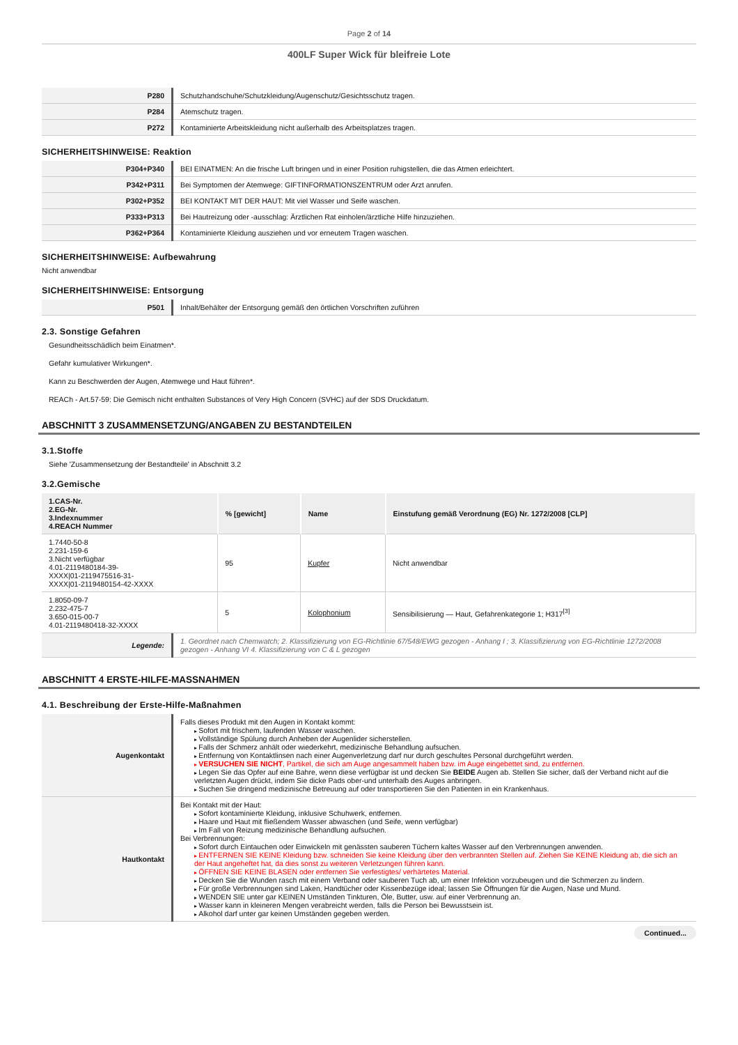Page 2 of 14
400LF Super Wick für bleifreie Lote
| P280 | Schutzhandschuhe/Schutzkleidung/Augenschutz/Gesichtsschutz tragen. |
| P284 | Atemschutz tragen. |
| P272 | Kontaminierte Arbeitskleidung nicht außerhalb des Arbeitsplatzes tragen. |
SICHERHEITSHINWEISE: Reaktion
| P304+P340 | BEI EINATMEN: An die frische Luft bringen und in einer Position ruhigstellen, die das Atmen erleichtert. |
| P342+P311 | Bei Symptomen der Atemwege: GIFTINFORMATIONSZENTRUM oder Arzt anrufen. |
| P302+P352 | BEI KONTAKT MIT DER HAUT: Mit viel Wasser und Seife waschen. |
| P333+P313 | Bei Hautreizung oder -ausschlag: Ärztlichen Rat einholen/ärztliche Hilfe hinzuziehen. |
| P362+P364 | Kontaminierte Kleidung ausziehen und vor erneutem Tragen waschen. |
SICHERHEITSHINWEISE: Aufbewahrung
Nicht anwendbar
SICHERHEITSHINWEISE: Entsorgung
| P501 | Inhalt/Behälter der Entsorgung gemäß den örtlichen Vorschriften zuführen |
2.3. Sonstige Gefahren
Gesundheitsschädlich beim Einatmen*.
Gefahr kumulativer Wirkungen*.
Kann zu Beschwerden der Augen, Atemwege und Haut führen*.
REACh - Art.57-59: Die Gemisch nicht enthalten Substances of Very High Concern (SVHC) auf der SDS Druckdatum.
ABSCHNITT 3 ZUSAMMENSETZUNG/ANGABEN ZU BESTANDTEILEN
3.1.Stoffe
Siehe 'Zusammensetzung der Bestandteile' in Abschnitt 3.2
3.2.Gemische
| 1.CAS-Nr. 2.EG-Nr. 3.Indexnummer 4.REACH Nummer | % [gewicht] | Name | Einstufung gemäß Verordnung (EG) Nr. 1272/2008 [CLP] |
| --- | --- | --- | --- |
| 1.7440-50-8 2.231-159-6 3.Nicht verfügbar 4.01-2119480184-39- XXXX/01-2119475516-31- XXXX/01-2119480154-42-XXXX | 95 | Kupfer | Nicht anwendbar |
| 1.8050-09-7 2.232-475-7 3.650-015-00-7 4.01-2119480418-32-XXXX | 5 | Kolophonium | Sensibilisierung — Haut, Gefahrenkategorie 1; H317<sup>[3]</sup> |
| Legende: | 1. Geordnet nach Chemwatch; 2. Klassifizierung von EG-Richtlinie 67/548/EWG gezogen - Anhang I ; 3. Klassifizierung von EG-Richtlinie 1272/2008 gezogen - Anhang VI 4. Klassifizierung von C & L gezogen |
ABSCHNITT 4 ERSTE-HILFE-MASSNAHMEN
4.1. Beschreibung der Erste-Hilfe-Maßnahmen
| Augenkontakt | Falls dieses Produkt mit den Augen in Kontakt kommt: Sofort mit frischem, laufenden Wasser waschen. Vollständige Spülung durch Anheben der Augenlider sicherstellen. Falls der Schmerz anhält oder wiederkehrt, medizinische Behandlung aufsuchen. Entfernung von Kontaktlinsen nach einer Augenverletzung darf nur durch geschultes Personal durchgeführt werden. VERSUCHEN SIE NICHT , Partikel, die sich am Auge angesammelt haben bzw. im Auge eingebettet sind, zu entfernen. Legen Sie das Opfer auf eine Bahre, wenn diese verfügbar ist und decken Sie BEIDE Augen ab. Stellen Sie sicher, daß der Verband nicht auf die verletzten Augen drückt, indem Sie dicke Pads ober-und unterhalb des Auges anbringen. Suchen Sie dringend medizinische Betreuung auf oder transportieren Sie den Patienten in ein Krankenhaus. |
| Hautkontakt | Bei Kontakt mit der Haut: Sofort kontaminierte Kleidung, inklusive Schuhwerk, entfernen. Haare und Haut mit fließendem Wasser abwaschen (und Seife, wenn verfügbar) Im Fall von Reizung medizinische Behandlung aufsuchen. Bei Verbrennungen: Sofort durch Eintauchen oder Einwickeln mit genässten sauberen Tüchern kaltes Wasser auf den Verbrennungen anwenden. ENTFERNEN SIE KEINE Kleidung bzw. schneiden Sie keine Kleidung über den verbrannten Stellen auf. Ziehen Sie KEINE Kleidung ab, die sich an der Haut angeheftet hat, da dies sonst zu weiteren Verletzungen führen kann. ÖFFNEN SIE KEINE BLASEN oder entfernen Sie verfestigtes/ verhärtetes Material. Decken Sie die Wunden rasch mit einem Verband oder sauberen Tuch ab, um einer Infektion vorzubeugen und die Schmerzen zu lindern. Für große Verbrennungen sind Laken, Handtücher oder Kissenbezüge ideal; lassen Sie Öffnungen für die Augen, Nase und Mund. WENDEN SIE unter gar KEINEN Umständen Tinkturen, Öle, Butter, usw. auf einer Verbrennung an. Wasser kann in kleineren Mengen verabreicht werden, falls die Person bei Bewusstsein ist. Alkohol darf unter gar keinen Umständen gegeben werden. |
Continued...